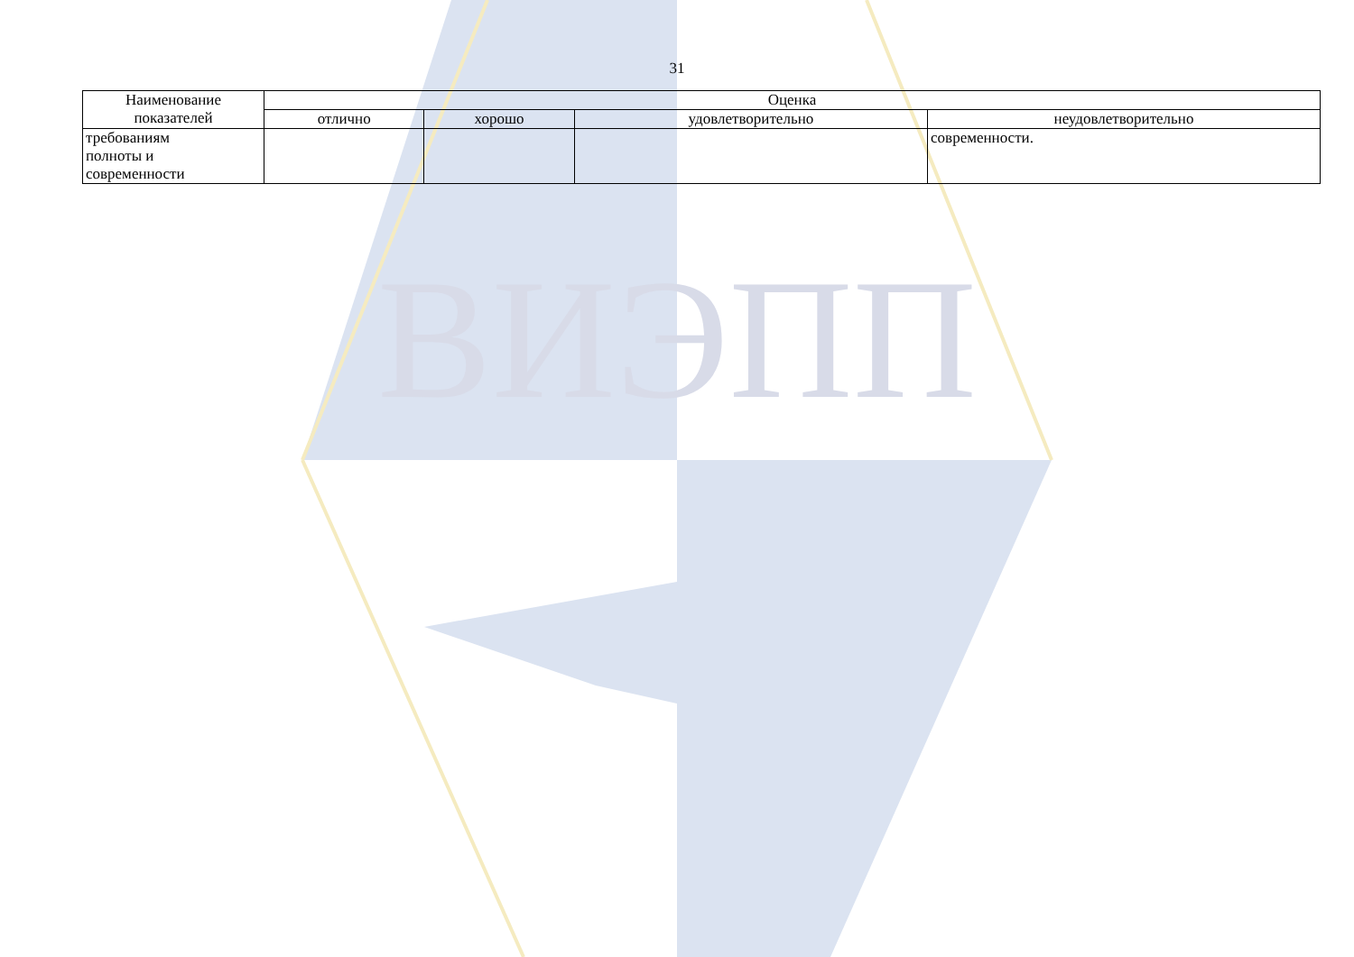ВИЭПП
31
| Наименование показателей | Оценка | | | |
| --- | --- | --- | --- | --- |
| | отлично | хорошо | удовлетворительно | неудовлетворительно |
| требованиям полноты и современности | | | | современности. |